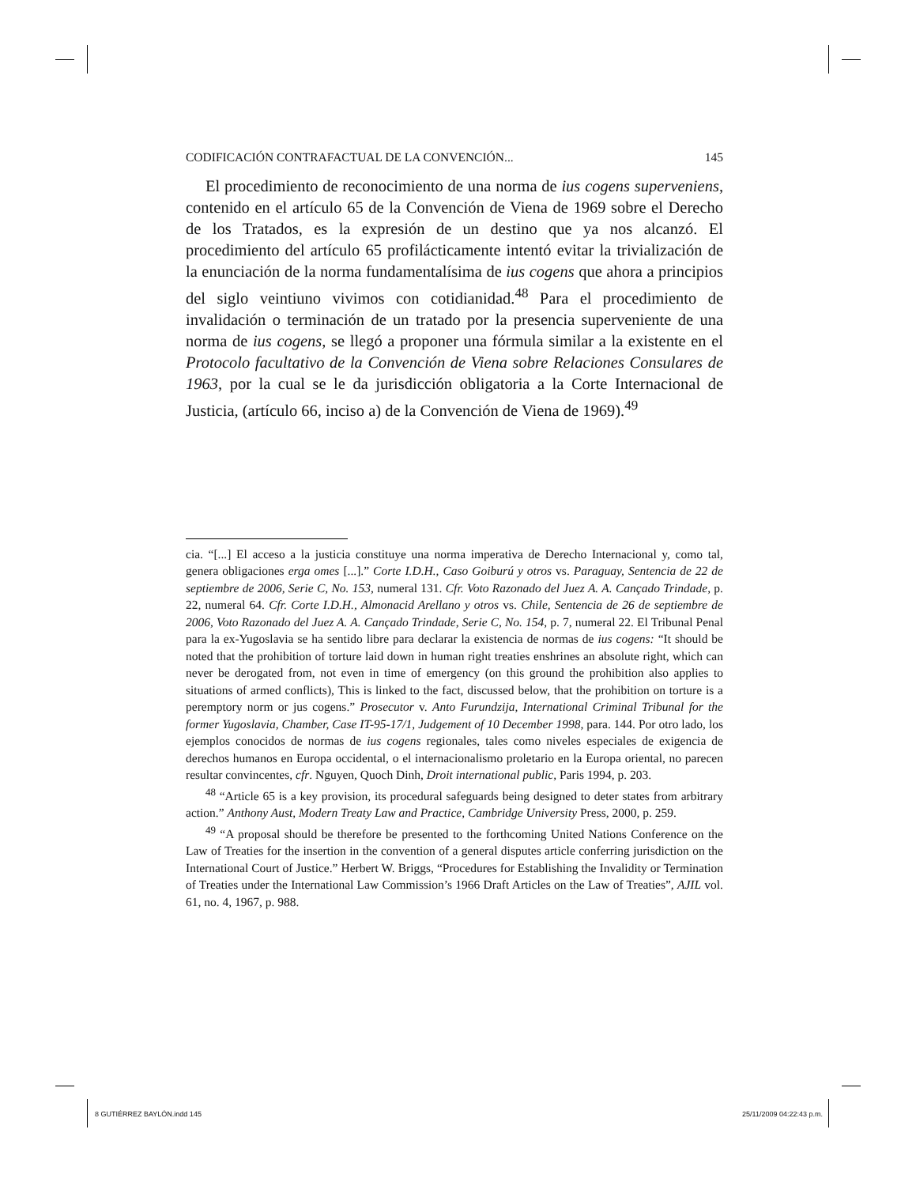CODIFICACIÓN CONTRAFACTUAL DE LA CONVENCIÓN... 145
El procedimiento de reconocimiento de una norma de ius cogens superveniens, contenido en el artículo 65 de la Convención de Viena de 1969 sobre el Derecho de los Tratados, es la expresión de un destino que ya nos alcanzó. El procedimiento del artículo 65 profilácticamente intentó evitar la trivialización de la enunciación de la norma fundamentalísima de ius cogens que ahora a principios del siglo veintiuno vivimos con cotidianidad.<sup>48</sup> Para el procedimiento de invalidación o terminación de un tratado por la presencia superveniente de una norma de ius cogens, se llegó a proponer una fórmula similar a la existente en el Protocolo facultativo de la Convención de Viena sobre Relaciones Consulares de 1963, por la cual se le da jurisdicción obligatoria a la Corte Internacional de Justicia, (artículo 66, inciso a) de la Convención de Viena de 1969).<sup>49</sup>
cia. “[...] El acceso a la justicia constituye una norma imperativa de Derecho Internacional y, como tal, genera obligaciones erga omes [...].” Corte I.D.H., Caso Goiburú y otros vs. Paraguay, Sentencia de 22 de septiembre de 2006, Serie C, No. 153, numeral 131. Cfr. Voto Razonado del Juez A. A. Cançado Trindade, p. 22, numeral 64. Cfr. Corte I.D.H., Almonacid Arellano y otros vs. Chile, Sentencia de 26 de septiembre de 2006, Voto Razonado del Juez A. A. Cançado Trindade, Serie C, No. 154, p. 7, numeral 22. El Tribunal Penal para la ex-Yugoslavia se ha sentido libre para declarar la existencia de normas de ius cogens: “It should be noted that the prohibition of torture laid down in human right treaties enshrines an absolute right, which can never be derogated from, not even in time of emergency (on this ground the prohibition also applies to situations of armed conflicts), This is linked to the fact, discussed below, that the prohibition on torture is a peremptory norm or jus cogens.” Prosecutor v. Anto Furundzija, International Criminal Tribunal for the former Yugoslavia, Chamber, Case IT-95-17/1, Judgement of 10 December 1998, para. 144. Por otro lado, los ejemplos conocidos de normas de ius cogens regionales, tales como niveles especiales de exigencia de derechos humanos en Europa occidental, o el internacionalismo proletario en la Europa oriental, no parecen resultar convincentes, cfr. Nguyen, Quoch Dinh, Droit international public, Paris 1994, p. 203.
<sup>48</sup> “Article 65 is a key provision, its procedural safeguards being designed to deter states from arbitrary action.” Anthony Aust, Modern Treaty Law and Practice, Cambridge University Press, 2000, p. 259.
<sup>49</sup> “A proposal should be therefore be presented to the forthcoming United Nations Conference on the Law of Treaties for the insertion in the convention of a general disputes article conferring jurisdiction on the International Court of Justice.” Herbert W. Briggs, “Procedures for Establishing the Invalidity or Termination of Treaties under the International Law Commission’s 1966 Draft Articles on the Law of Treaties”, AJIL vol. 61, no. 4, 1967, p. 988.
8 GUTIÉRREZ BAYLÓN.indd 145 25/11/2009 04:22:43 p.m.